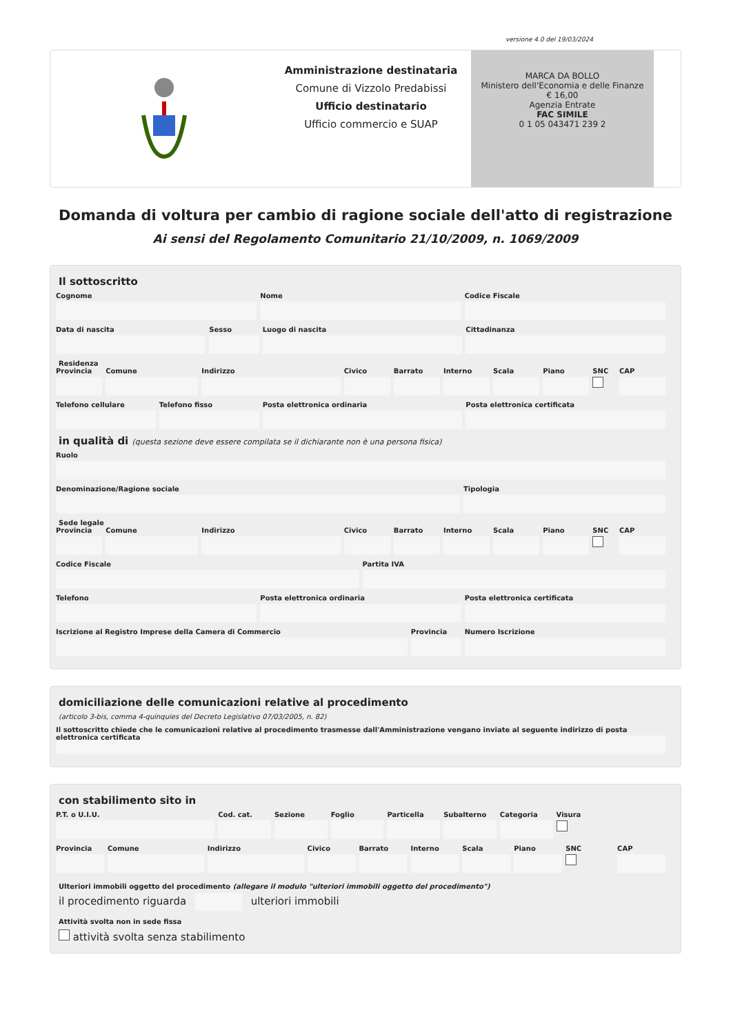versione 4.0 del 19/03/2024
Amministrazione destinataria
Comune di Vizzolo Predabissi
Ufficio destinatario
Ufficio commercio e SUAP
MARCA DA BOLLO
Ministero dell'Economia e delle Finanze
€ 16,00
Agenzia Entrate
FAC SIMILE
0 1 05 043471 239 2
Domanda di voltura per cambio di ragione sociale dell'atto di registrazione
Ai sensi del Regolamento Comunitario 21/10/2009, n. 1069/2009
Il sottoscritto
Cognome Nome Codice Fiscale
Data di nascita Sesso Luogo di nascita Cittadinanza
Residenza
Provincia Comune Indirizzo Civico Barrato Interno Scala Piano SNC CAP
Telefono cellulare Telefono fisso Posta elettronica ordinaria Posta elettronica certificata
in qualità di (questa sezione deve essere compilata se il dichiarante non è una persona fisica)
Ruolo
Denominazione/Ragione sociale Tipologia
Sede legale
Provincia Comune Indirizzo Civico Barrato Interno Scala Piano SNC CAP
Codice Fiscale Partita IVA
Telefono Posta elettronica ordinaria Posta elettronica certificata
Iscrizione al Registro Imprese della Camera di Commercio
Provincia Numero Iscrizione
domiciliazione delle comunicazioni relative al procedimento
(articolo 3-bis, comma 4-quinquies del Decreto Legislativo 07/03/2005, n. 82)
Il sottoscritto chiede che le comunicazioni relative al procedimento trasmesse dall'Amministrazione vengano inviate al seguente indirizzo di posta elettronica certificata
con stabilimento sito in
P.T. o U.I.U. Cod. cat. Sezione Foglio Particella Subalterno Categoria Visura
Provincia Comune Indirizzo Civico Barrato Interno Scala Piano SNC CAP
Ulteriori immobili oggetto del procedimento (allegare il modulo "ulteriori immobili oggetto del procedimento")
il procedimento riguarda ulteriori immobili
Attività svolta non in sede fissa
attività svolta senza stabilimento